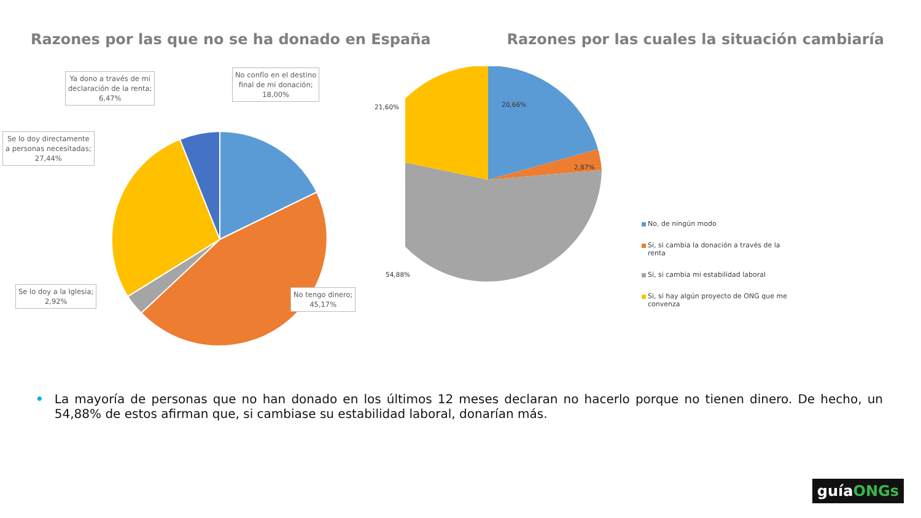Razones por las que no se ha donado en España
Razones por las cuales la situación cambiaría
Ya dono a través de mi
declaración de la renta;
6,47%
No confío en el destino
final de mi donación;
18,00%
Se lo doy directamente
a personas necesitadas;
27,44%
Se lo doy a la Iglesia;
2,92%
No tengo dinero;
45,17%
21,60% 20,66%
2,87%
54,88%
No, de ningún modo
Si, si cambia la donación a través de la renta
Si, si cambia mi estabilidad laboral
Si, si hay algún proyecto de ONG que me convenza
• La mayoría de personas que no han donado en los últimos 12 meses declaran no hacerlo porque no tienen dinero. De hecho, un 54,88% de estos afirman que, si cambiase su estabilidad laboral, donarían más.
guíaONGs